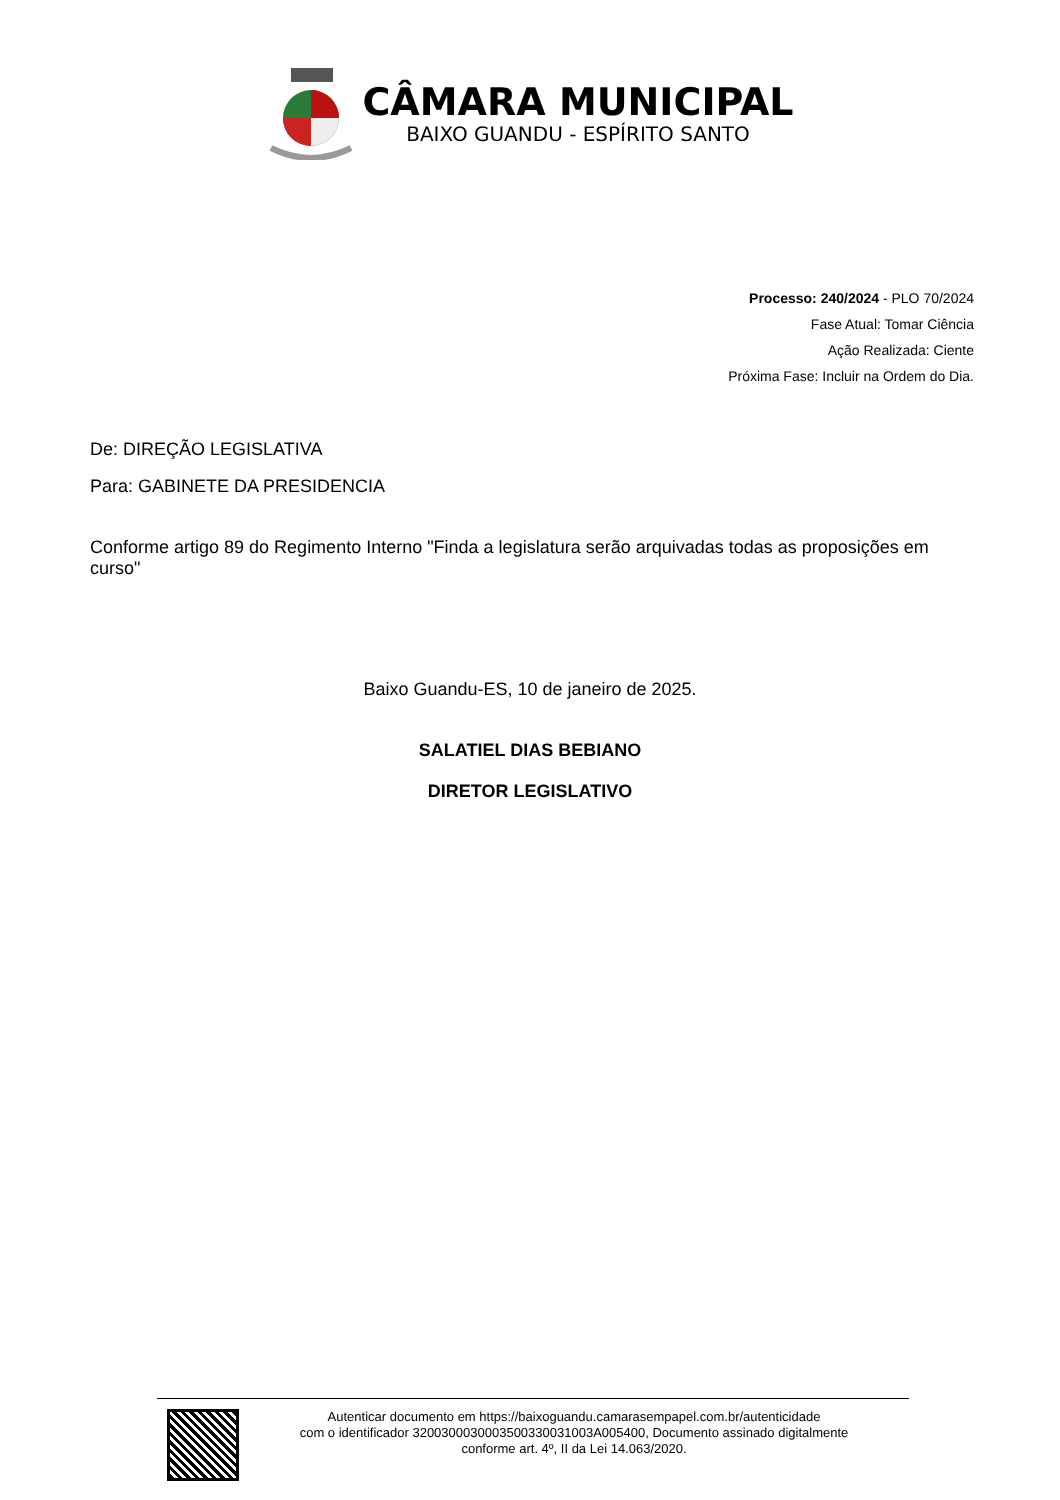CÂMARA MUNICIPAL
BAIXO GUANDU - ESPÍRITO SANTO
Processo: 240/2024 - PLO 70/2024
Fase Atual: Tomar Ciência
Ação Realizada: Ciente
Próxima Fase: Incluir na Ordem do Dia.
De: DIREÇÃO LEGISLATIVA
Para: GABINETE DA PRESIDENCIA
Conforme artigo 89 do Regimento Interno "Finda a legislatura serão arquivadas todas as proposições em curso"
Baixo Guandu-ES, 10 de janeiro de 2025.
SALATIEL DIAS BEBIANO
DIRETOR LEGISLATIVO
Autenticar documento em https://baixoguandu.camarasempapel.com.br/autenticidade
com o identificador 3200300030003500330031003A005400, Documento assinado digitalmente
conforme art. 4º, II da Lei 14.063/2020.